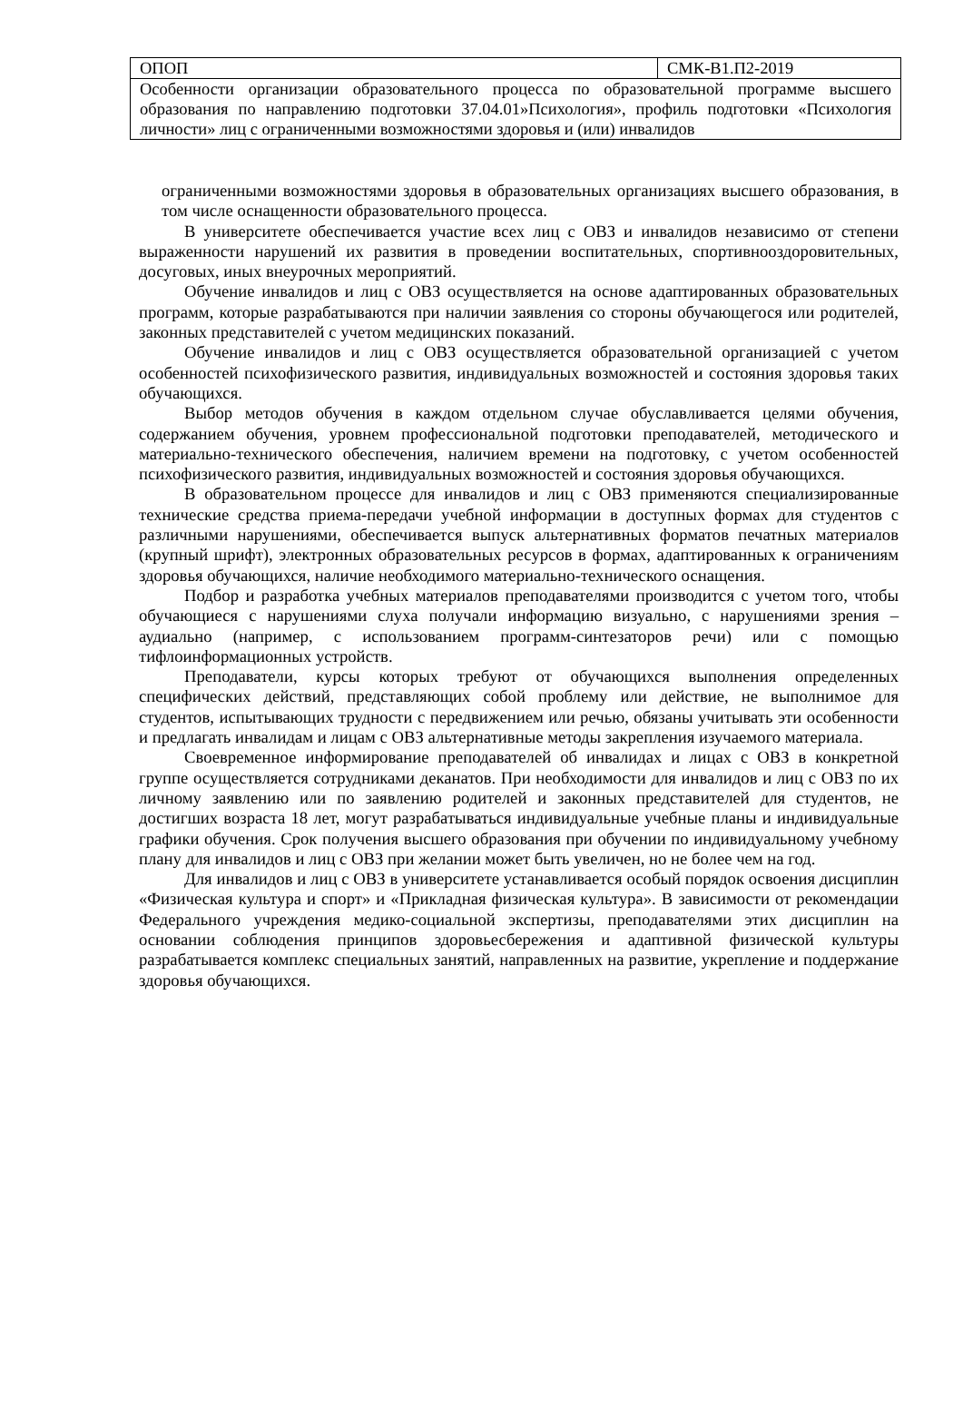| ОПОП | СМК-В1.П2-2019 |
| Особенности организации образовательного процесса по образовательной программе высшего образования по направлению подготовки 37.04.01»Психология», профиль подготовки «Психология личности» лиц с ограниченными возможностями здоровья и (или) инвалидов | |
ограниченными возможностями здоровья в образовательных организациях высшего образования, в том числе оснащенности образовательного процесса.
В университете обеспечивается участие всех лиц с ОВЗ и инвалидов независимо от степени выраженности нарушений их развития в проведении воспитательных, спортивнооздоровительных, досуговых, иных внеурочных мероприятий.
Обучение инвалидов и лиц с ОВЗ осуществляется на основе адаптированных образовательных программ, которые разрабатываются при наличии заявления со стороны обучающегося или родителей, законных представителей с учетом медицинских показаний.
Обучение инвалидов и лиц с ОВЗ осуществляется образовательной организацией с учетом особенностей психофизического развития, индивидуальных возможностей и состояния здоровья таких обучающихся.
Выбор методов обучения в каждом отдельном случае обуславливается целями обучения, содержанием обучения, уровнем профессиональной подготовки преподавателей, методического и материально-технического обеспечения, наличием времени на подготовку, с учетом особенностей психофизического развития, индивидуальных возможностей и состояния здоровья обучающихся.
В образовательном процессе для инвалидов и лиц с ОВЗ применяются специализированные технические средства приема-передачи учебной информации в доступных формах для студентов с различными нарушениями, обеспечивается выпуск альтернативных форматов печатных материалов (крупный шрифт), электронных образовательных ресурсов в формах, адаптированных к ограничениям здоровья обучающихся, наличие необходимого материально-технического оснащения.
Подбор и разработка учебных материалов преподавателями производится с учетом того, чтобы обучающиеся с нарушениями слуха получали информацию визуально, с нарушениями зрения – аудиально (например, с использованием программ-синтезаторов речи) или с помощью тифлоинформационных устройств.
Преподаватели, курсы которых требуют от обучающихся выполнения определенных специфических действий, представляющих собой проблему или действие, не выполнимое для студентов, испытывающих трудности с передвижением или речью, обязаны учитывать эти особенности и предлагать инвалидам и лицам с ОВЗ альтернативные методы закрепления изучаемого материала.
Своевременное информирование преподавателей об инвалидах и лицах с ОВЗ в конкретной группе осуществляется сотрудниками деканатов. При необходимости для инвалидов и лиц с ОВЗ по их личному заявлению или по заявлению родителей и законных представителей для студентов, не достигших возраста 18 лет, могут разрабатываться индивидуальные учебные планы и индивидуальные графики обучения. Срок получения высшего образования при обучении по индивидуальному учебному плану для инвалидов и лиц с ОВЗ при желании может быть увеличен, но не более чем на год.
Для инвалидов и лиц с ОВЗ в университете устанавливается особый порядок освоения дисциплин «Физическая культура и спорт» и «Прикладная физическая культура». В зависимости от рекомендации Федерального учреждения медико-социальной экспертизы, преподавателями этих дисциплин на основании соблюдения принципов здоровьесбережения и адаптивной физической культуры разрабатывается комплекс специальных занятий, направленных на развитие, укрепление и поддержание здоровья обучающихся.